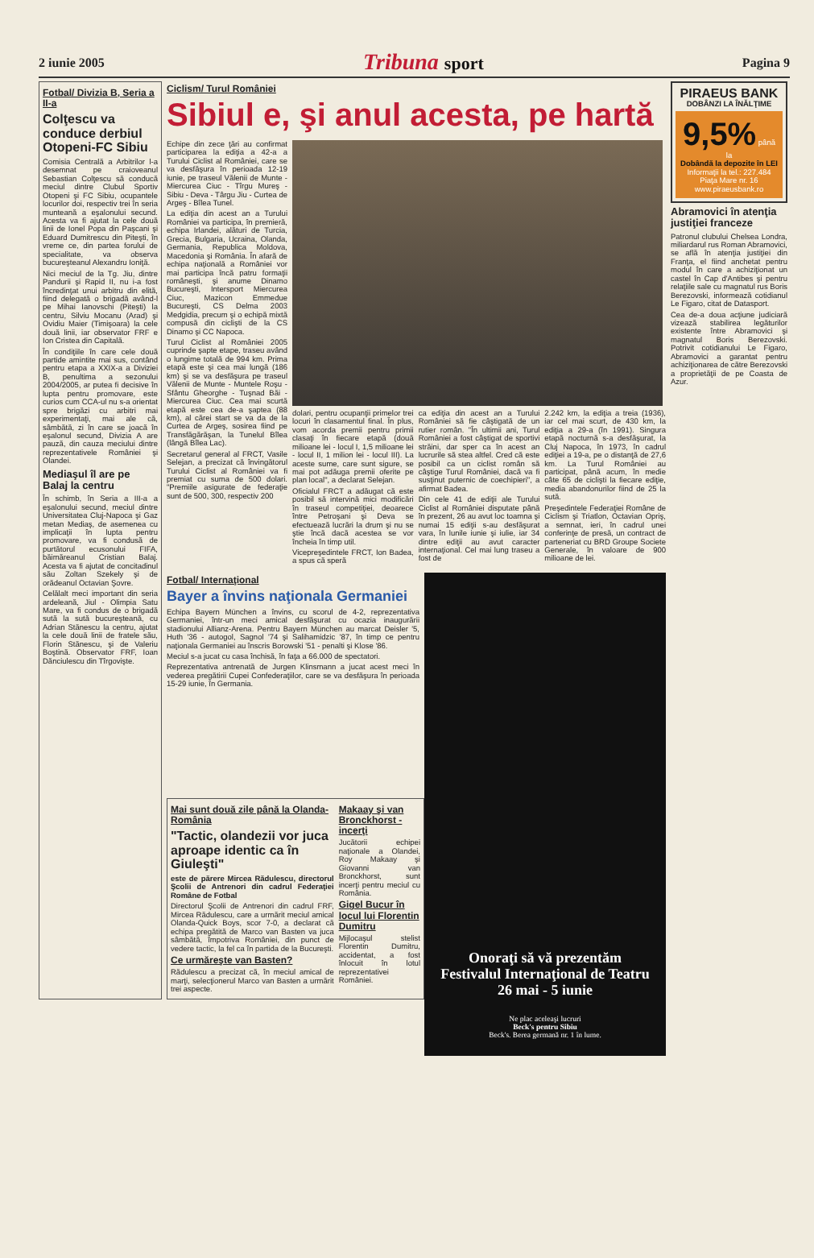2 iunie 2005 Tribuna sport Pagina 9
Fotbal/ Divizia B, Seria a II-a
Colţescu va conduce derbiul Otopeni-FC Sibiu
Comisia Centrală a Arbitrilor l-a desemnat pe craioveanul Sebastian Colţescu să conducă meciul dintre Clubul Sportiv Otopeni şi FC Sibiu, ocupantele locurilor doi, respectiv trei în seria munteană a eşalonului secund. Acesta va fi ajutat la cele două linii de Ionel Popa din Paşcani şi Eduard Dumitrescu din Piteşti, în vreme ce, din partea forului de specialitate, va observa bucureşteanul Alexandru Ioniţă.
Nici meciul de la Tg. Jiu, dintre Pandurii şi Rapid II, nu i-a fost încredinţat unui arbitru din elită, fiind delegată o brigadă având-l pe Mihai Ianovschi (Piteşti) la centru, Silviu Mocanu (Arad) şi Ovidiu Maier (Timişoara) la cele două linii, iar observator FRF e Ion Cristea din Capitală.
În condiţiile în care cele două partide amintite mai sus, contând pentru etapa a XXIX-a a Diviziei B, penultima a sezonului 2004/2005, ar putea fi decisive în lupta pentru promovare, este curios cum CCA-ul nu s-a orientat spre brigăzi cu arbitri mai experimentaţi, mai ale că, sâmbătă, zi în care se joacă în eşalonul secund, Divizia A are pauză, din cauza meciului dintre reprezentativele României şi Olandei.
Mediaşul îl are pe Balaj la centru
În schimb, în Seria a III-a a eşalonului secund, meciul dintre Universitatea Cluj-Napoca şi Gaz metan Mediaş, de asemenea cu implicaţii în lupta pentru promovare, va fi condusă de purtătorul ecusonului FIFA, băimăreanul Cristian Balaj. Acesta va fi ajutat de concitadinul său Zoltan Szekely şi de orădeanul Octavian Şovre.
Celălalt meci important din seria ardeleană, Jiul - Olimpia Satu Mare, va fi condus de o brigadă sută la sută bucureşteană, cu Adrian Stănescu la centru, ajutat la cele două linii de fratele său, Florin Stănescu, şi de Valeriu Boştină. Observator FRF, Ioan Dănciulescu din Tîrgovişte.
Ciclism/ Turul României
Sibiul e, şi anul acesta, pe hartă
Echipe din zece ţări au confirmat participarea la ediţia a 42-a a Turului Ciclist al României, care se va desfăşura în perioada 12-19 iunie, pe traseul Vălenii de Munte - Miercurea Ciuc - Tîrgu Mureş - Sibiu - Deva - Târgu Jiu - Curtea de Argeş - Bîlea Tunel.
La ediţia din acest an a Turului României va participa, în premieră, echipa Irlandei, alături de Turcia, Grecia, Bulgaria, Ucraina, Olanda, Germania, Republica Moldova, Macedonia şi România. În afară de echipa naţională a României vor mai participa încă patru formaţii româneşti, şi anume Dinamo Bucureşti, Intersport Miercurea Ciuc, Mazicon Emmedue Bucureşti, CS Delma 2003 Medgidia, precum şi o echipă mixtă compusă din ciclişti de la CS Dinamo şi CC Napoca.
Turul Ciclist al României 2005 cuprinde şapte etape, traseu având o lungime totală de 994 km. Prima etapă este şi cea mai lungă (186 km) şi se va desfăşura pe traseul Vălenii de Munte - Muntele Roşu - Sfântu Gheorghe - Tuşnad Băi - Miercurea Ciuc. Cea mai scurtă etapă este cea de-a şaptea (88 km), al cărei start se va da de la Curtea de Argeş, sosirea fiind pe Transfăgărăşan, la Tunelul Bîlea (lângă Bîlea Lac).
Secretarul general al FRCT, Vasile Selejan, a precizat că învingătorul Turului Ciclist al României va fi premiat cu suma de 500 dolari. "Premiile asigurate de federaţie sunt de 500, 300, respectiv 200
dolari, pentru ocupanţii primelor trei locuri în clasamentul final. În plus, vom acorda premii pentru primii clasaţi în fiecare etapă (două milioane lei - locul I, 1,5 milioane lei - locul II, 1 milion lei - locul III). La aceste sume, care sunt sigure, se mai pot adăuga premii oferite pe plan local", a declarat Selejan.
Oficialul FRCT a adăugat că este posibil să intervină mici modificări în traseul competiţiei, deoarece între Petroşani şi Deva se efectuează lucrări la drum şi nu se ştie încă dacă acestea se vor încheia în timp util.
Vicepreşedintele FRCT, Ion Badea, a spus că speră
ca ediţia din acest an a Turului României să fie câştigată de un rutier român. "În ultimii ani, Turul României a fost câştigat de sportivi străini, dar sper ca în acest an lucrurile să stea altfel. Cred că este posibil ca un ciclist român să câştige Turul României, dacă va fi susţinut puternic de coechipieri", a afirmat Badea.
Din cele 41 de ediţii ale Turului Ciclist al României disputate până în prezent, 26 au avut loc toamna şi numai 15 ediţii s-au desfăşurat vara, în lunile iunie şi iulie, iar 34 dintre ediţii au avut caracter internaţional. Cel mai lung traseu a fost de
2.242 km, la ediţia a treia (1936), iar cel mai scurt, de 430 km, la ediţia a 29-a (în 1991). Singura etapă nocturnă s-a desfăşurat, la Cluj Napoca, în 1973, în cadrul ediţiei a 19-a, pe o distanţă de 27,6 km. La Turul României au participat, până acum, în medie câte 65 de ciclişti la fiecare ediţie, media abandonurilor fiind de 25 la sută.
Preşedintele Federaţiei Române de Ciclism şi Triatlon, Octavian Opriş, a semnat, ieri, în cadrul unei conferinţe de presă, un contract de parteneriat cu BRD Groupe Societe Generale, în valoare de 900 milioane de lei.
Fotbal/ Internaţional
Bayer a învins naţionala Germaniei
Echipa Bayern München a învins, cu scorul de 4-2, reprezentativa Germaniei, într-un meci amical desfăşurat cu ocazia inaugurării stadionului Allianz-Arena. Pentru Bayern München au marcat Deisler '5, Huth '36 - autogol, Sagnol '74 şi Salihamidzic '87, în timp ce pentru naţionala Germaniei au înscris Borowski '51 - penalti şi Klose '86.
Meciul s-a jucat cu casa închisă, în faţa a 66.000 de spectatori.
Reprezentativa antrenată de Jurgen Klinsmann a jucat acest meci în vederea pregătirii Cupei Confederaţiilor, care se va desfăşura în perioada 15-29 iunie, în Germania.
Onoraţi să vă prezentăm
Festivalul Internaţional de Teatru
26 mai - 5 iunie
Ne plac aceleaşi lucruri
Beck's pentru Sibiu
Beck's. Berea germană nr. 1 în lume.
Mai sunt două zile până la Olanda-România
"Tactic, olandezii vor juca aproape identic ca în Giuleşti"
este de părere Mircea Rădulescu, directorul Şcolii de Antrenori din cadrul Federaţiei Române de Fotbal
Directorul Şcolii de Antrenori din cadrul FRF, Mircea Rădulescu, care a urmărit meciul amical Olanda-Quick Boys, scor 7-0, a declarat că echipa pregătită de Marco van Basten va juca sâmbătă, împotriva României, din punct de vedere tactic, la fel ca în partida de la Bucureşti.
Ce urmăreşte van Basten?
Rădulescu a precizat că, în meciul amical de marţi, selecţionerul Marco van Basten a urmărit trei aspecte.
Makaay şi van Bronckhorst - incerţi
Jucătorii echipei naţionale a Olandei, Roy Makaay şi Giovanni van Bronckhorst, sunt incerţi pentru meciul cu România.
Gigel Bucur în locul lui Florentin Dumitru
Mijlocaşul stelist Florentin Dumitru, accidentat, a fost înlocuit în lotul reprezentativei României.
PIRAEUS BANK
DOBÂNZI LA ÎNĂLŢIME
9,5% până la
Dobândă la depozite în LEI
Informaţii la tel.: 227.484
Piaţa Mare nr. 16
www.piraeusbank.ro
Abramovici în atenţia justiţiei franceze
Patronul clubului Chelsea Londra, miliardarul rus Roman Abramovici, se află în atenţia justiţiei din Franţa, el fiind anchetat pentru modul în care a achiziţionat un castel în Cap d'Antibes şi pentru relaţiile sale cu magnatul rus Boris Berezovski, informează cotidianul Le Figaro, citat de Datasport.
Cea de-a doua acţiune judiciară vizează stabilirea legăturilor existente între Abramovici şi magnatul Boris Berezovski. Potrivit cotidianului Le Figaro, Abramovici a garantat pentru achiziţionarea de către Berezovski a proprietăţii de pe Coasta de Azur.